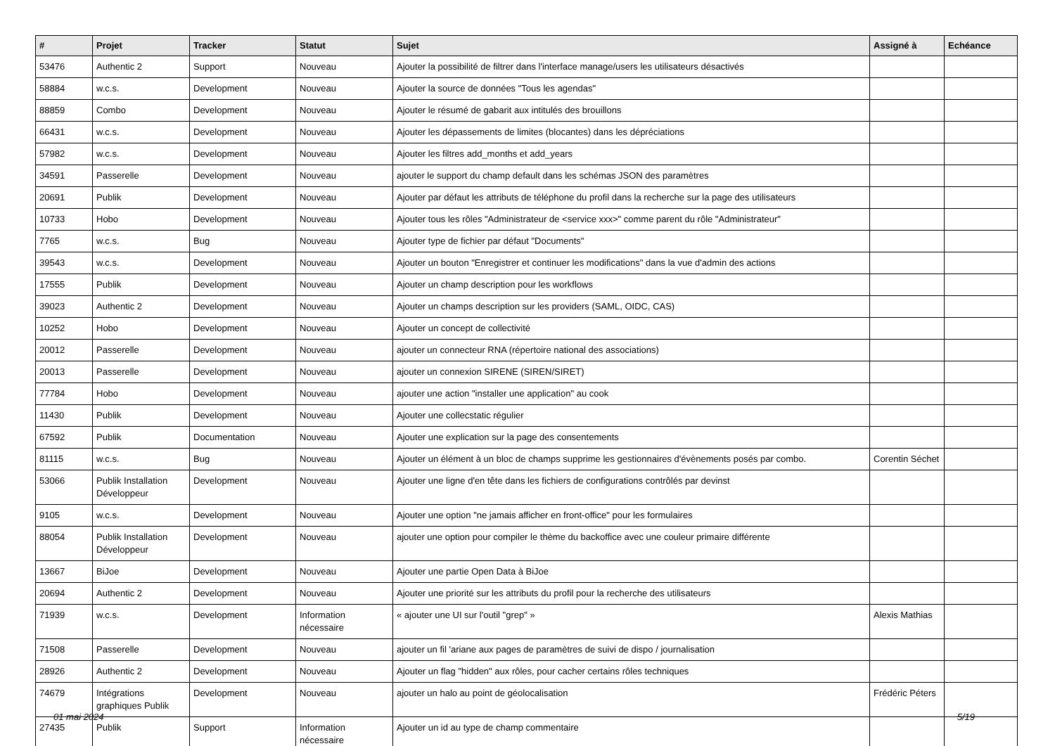| # | Projet | Tracker | Statut | Sujet | Assigné à | Echéance |
| --- | --- | --- | --- | --- | --- | --- |
| 53476 | Authentic 2 | Support | Nouveau | Ajouter la possibilité de filtrer dans l'interface manage/users les utilisateurs désactivés | | |
| 58884 | w.c.s. | Development | Nouveau | Ajouter la source de données "Tous les agendas" | | |
| 88859 | Combo | Development | Nouveau | Ajouter le résumé de gabarit aux intitulés des brouillons | | |
| 66431 | w.c.s. | Development | Nouveau | Ajouter les dépassements de limites (blocantes) dans les dépréciations | | |
| 57982 | w.c.s. | Development | Nouveau | Ajouter les filtres add_months et add_years | | |
| 34591 | Passerelle | Development | Nouveau | ajouter le support du champ default dans les schémas JSON des paramètres | | |
| 20691 | Publik | Development | Nouveau | Ajouter par défaut les attributs de téléphone du profil dans la recherche sur la page des utilisateurs | | |
| 10733 | Hobo | Development | Nouveau | Ajouter tous les rôles "Administrateur de <service xxx>" comme parent du rôle "Administrateur" | | |
| 7765 | w.c.s. | Bug | Nouveau | Ajouter type de fichier par défaut "Documents" | | |
| 39543 | w.c.s. | Development | Nouveau | Ajouter un bouton "Enregistrer et continuer les modifications" dans la vue d'admin des actions | | |
| 17555 | Publik | Development | Nouveau | Ajouter un champ description pour les workflows | | |
| 39023 | Authentic 2 | Development | Nouveau | Ajouter un champs description sur les providers (SAML, OIDC, CAS) | | |
| 10252 | Hobo | Development | Nouveau | Ajouter un concept de collectivité | | |
| 20012 | Passerelle | Development | Nouveau | ajouter un connecteur RNA (répertoire national des associations) | | |
| 20013 | Passerelle | Development | Nouveau | ajouter un connexion SIRENE (SIREN/SIRET) | | |
| 77784 | Hobo | Development | Nouveau | ajouter une action "installer une application" au cook | | |
| 11430 | Publik | Development | Nouveau | Ajouter une collecstatic régulier | | |
| 67592 | Publik | Documentation | Nouveau | Ajouter une explication sur la page des consentements | | |
| 81115 | w.c.s. | Bug | Nouveau | Ajouter un élément à un bloc de champs supprime les gestionnaires d'évènements posés par combo. | Corentin Séchet | |
| 53066 | Publik Installation Développeur | Development | Nouveau | Ajouter une ligne d'en tête dans les fichiers de configurations contrôlés par devinst | | |
| 9105 | w.c.s. | Development | Nouveau | Ajouter une option "ne jamais afficher en front-office" pour les formulaires | | |
| 88054 | Publik Installation Développeur | Development | Nouveau | ajouter une option pour compiler le thème du backoffice avec une couleur primaire différente | | |
| 13667 | BiJoe | Development | Nouveau | Ajouter une partie Open Data à BiJoe | | |
| 20694 | Authentic 2 | Development | Nouveau | Ajouter une priorité sur les attributs du profil pour la recherche des utilisateurs | | |
| 71939 | w.c.s. | Development | Information nécessaire | « ajouter une UI sur l'outil "grep" » | Alexis Mathias | |
| 71508 | Passerelle | Development | Nouveau | ajouter un fil 'ariane aux pages de paramètres de suivi de dispo / journalisation | | |
| 28926 | Authentic 2 | Development | Nouveau | Ajouter un flag "hidden" aux rôles, pour cacher certains rôles techniques | | |
| 74679 | Intégrations graphiques Publik | Development | Nouveau | ajouter un halo au point de géolocalisation | Frédéric Péters | |
| 27435 | Publik | Support | Information nécessaire | Ajouter un id au type de champ commentaire | | |
01 mai 2024 5/19